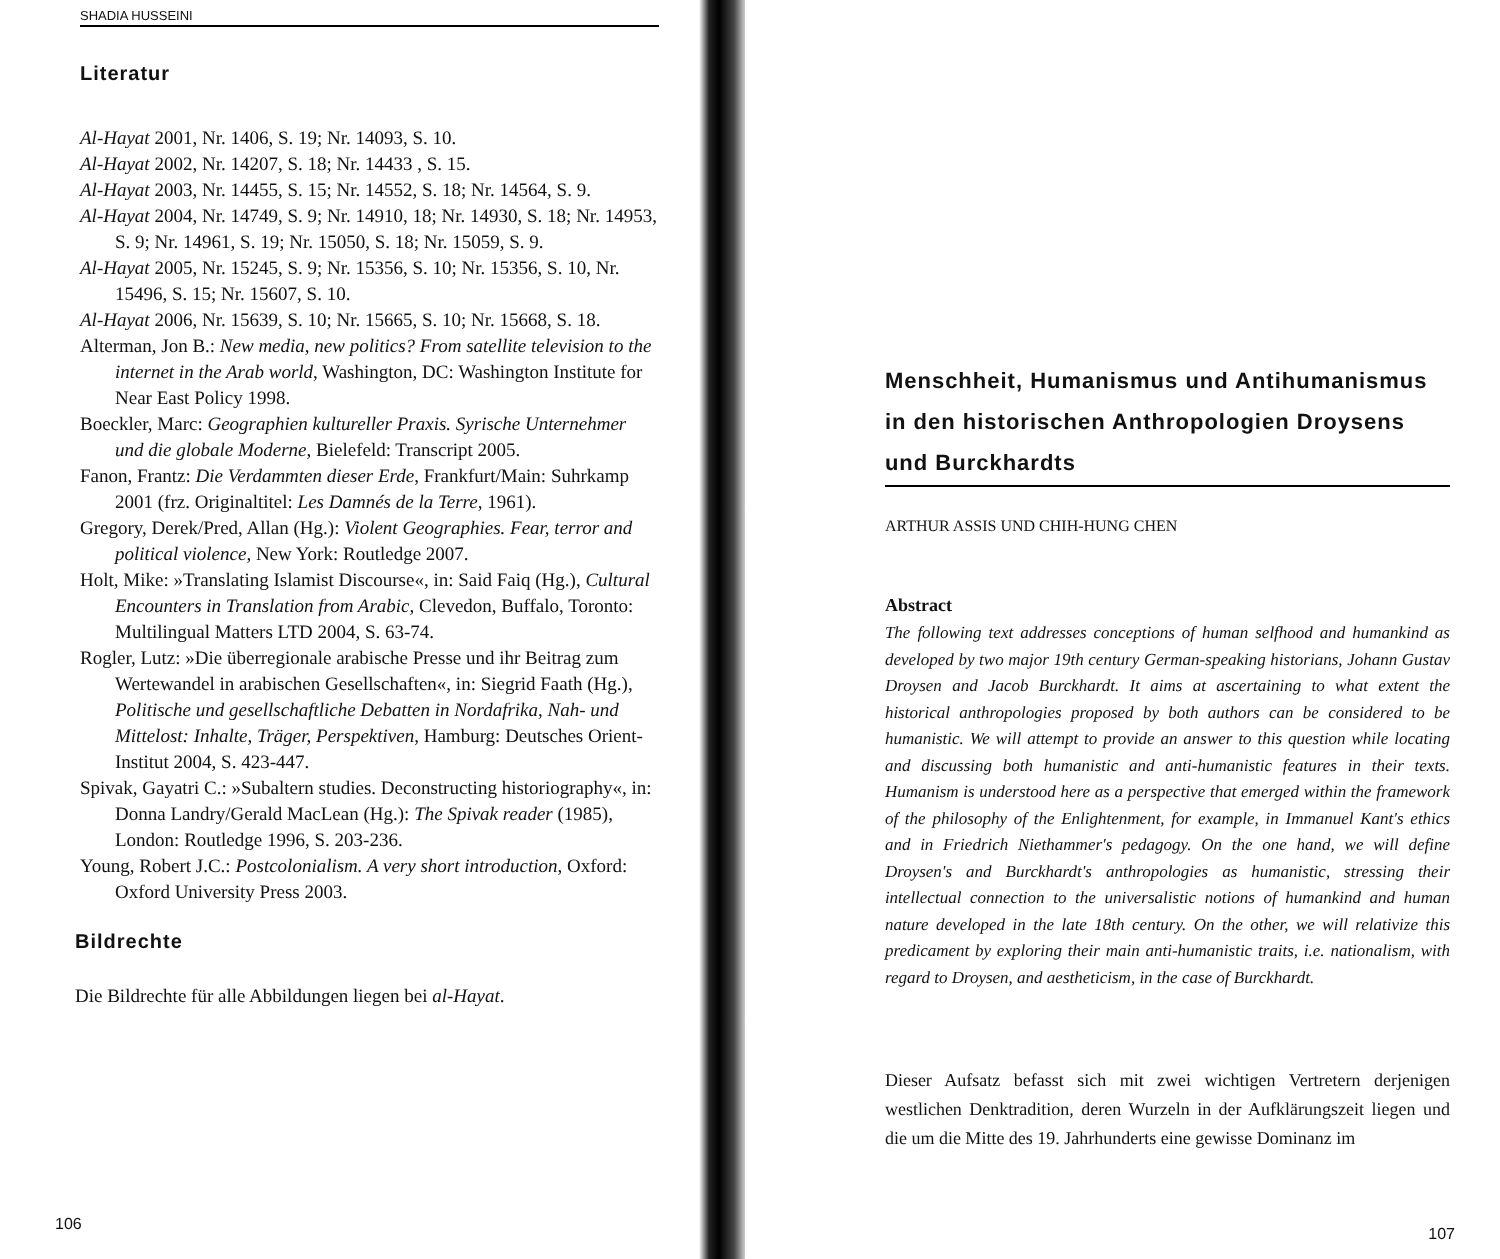SHADIA HUSSEINI
Literatur
Al-Hayat 2001, Nr. 1406, S. 19; Nr. 14093, S. 10.
Al-Hayat 2002, Nr. 14207, S. 18; Nr. 14433 , S. 15.
Al-Hayat 2003, Nr. 14455, S. 15; Nr. 14552, S. 18; Nr. 14564, S. 9.
Al-Hayat 2004, Nr. 14749, S. 9; Nr. 14910, 18; Nr. 14930, S. 18; Nr. 14953, S. 9; Nr. 14961, S. 19; Nr. 15050, S. 18; Nr. 15059, S. 9.
Al-Hayat 2005, Nr. 15245, S. 9; Nr. 15356, S. 10; Nr. 15356, S. 10, Nr. 15496, S. 15; Nr. 15607, S. 10.
Al-Hayat 2006, Nr. 15639, S. 10; Nr. 15665, S. 10; Nr. 15668, S. 18.
Alterman, Jon B.: New media, new politics? From satellite television to the internet in the Arab world, Washington, DC: Washington Institute for Near East Policy 1998.
Boeckler, Marc: Geographien kultureller Praxis. Syrische Unternehmer und die globale Moderne, Bielefeld: Transcript 2005.
Fanon, Frantz: Die Verdammten dieser Erde, Frankfurt/Main: Suhrkamp 2001 (frz. Originaltitel: Les Damnés de la Terre, 1961).
Gregory, Derek/Pred, Allan (Hg.): Violent Geographies. Fear, terror and political violence, New York: Routledge 2007.
Holt, Mike: »Translating Islamist Discourse«, in: Said Faiq (Hg.), Cultural Encounters in Translation from Arabic, Clevedon, Buffalo, Toronto: Multilingual Matters LTD 2004, S. 63-74.
Rogler, Lutz: »Die überregionale arabische Presse und ihr Beitrag zum Wertewandel in arabischen Gesellschaften«, in: Siegrid Faath (Hg.), Politische und gesellschaftliche Debatten in Nordafrika, Nah- und Mittelost: Inhalte, Träger, Perspektiven, Hamburg: Deutsches Orient-Institut 2004, S. 423-447.
Spivak, Gayatri C.: »Subaltern studies. Deconstructing historiography«, in: Donna Landry/Gerald MacLean (Hg.): The Spivak reader (1985), London: Routledge 1996, S. 203-236.
Young, Robert J.C.: Postcolonialism. A very short introduction, Oxford: Oxford University Press 2003.
Bildrechte
Die Bildrechte für alle Abbildungen liegen bei al-Hayat.
106
Menschheit, Humanismus und Antihumanismus in den historischen Anthropologien Droysens und Burckhardts
ARTHUR ASSIS UND CHIH-HUNG CHEN
Abstract
The following text addresses conceptions of human selfhood and humankind as developed by two major 19th century German-speaking historians, Johann Gustav Droysen and Jacob Burckhardt. It aims at ascertaining to what extent the historical anthropologies proposed by both authors can be considered to be humanistic. We will attempt to provide an answer to this question while locating and discussing both humanistic and anti-humanistic features in their texts. Humanism is understood here as a perspective that emerged within the framework of the philosophy of the Enlightenment, for example, in Immanuel Kant's ethics and in Friedrich Niethammer's pedagogy. On the one hand, we will define Droysen's and Burckhardt's anthropologies as humanistic, stressing their intellectual connection to the universalistic notions of humankind and human nature developed in the late 18th century. On the other, we will relativize this predicament by exploring their main anti-humanistic traits, i.e. nationalism, with regard to Droysen, and aestheticism, in the case of Burckhardt.
Dieser Aufsatz befasst sich mit zwei wichtigen Vertretern derjenigen westlichen Denktradition, deren Wurzeln in der Aufklärungszeit liegen und die um die Mitte des 19. Jahrhunderts eine gewisse Dominanz im
107